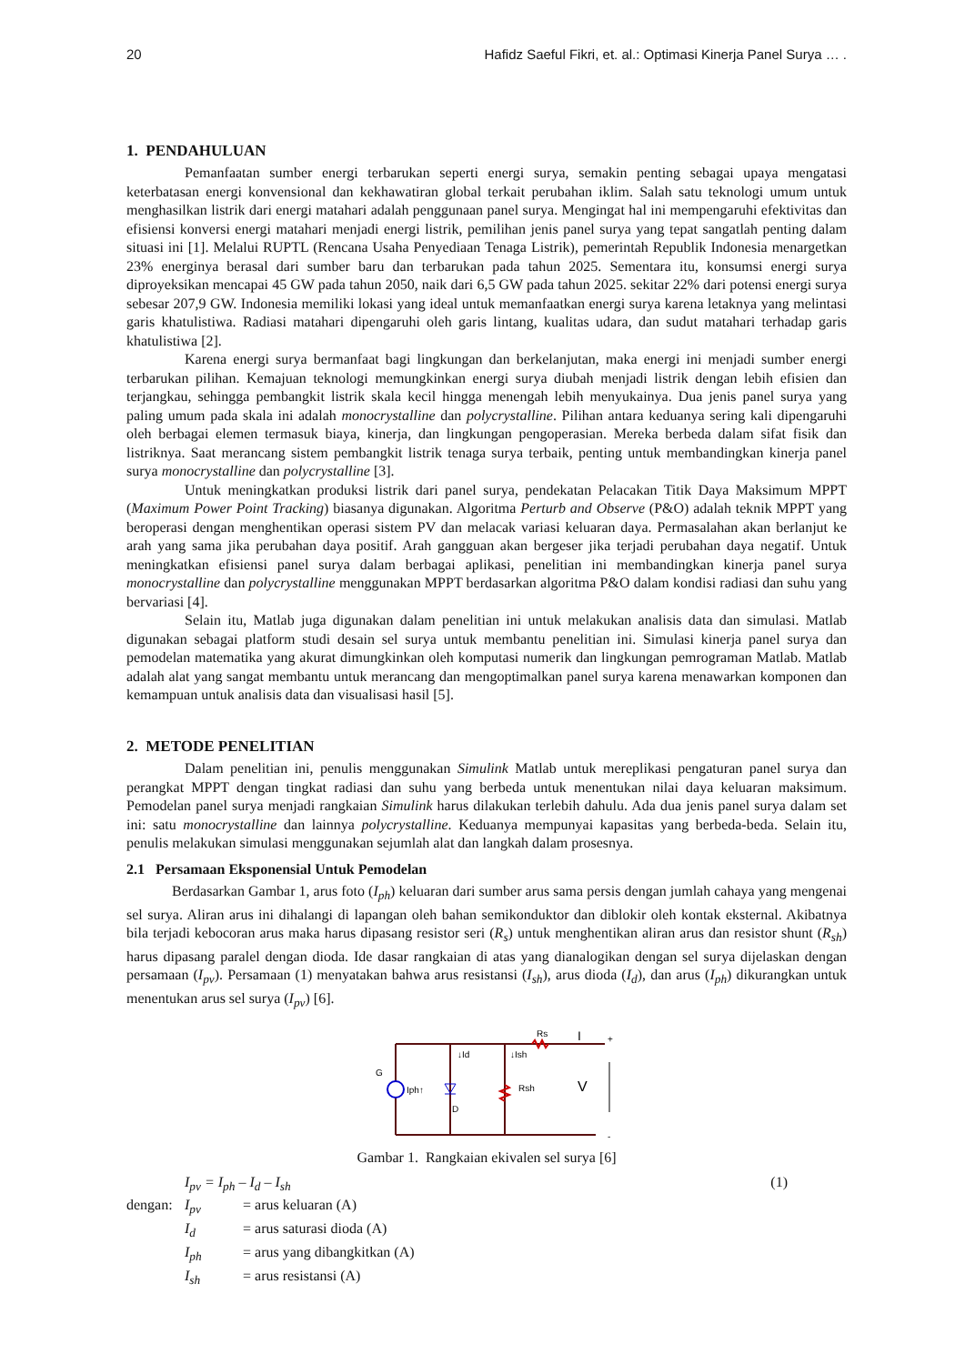20 Hafidz Saeful Fikri, et. al.: Optimasi Kinerja Panel Surya … .
1. PENDAHULUAN
Pemanfaatan sumber energi terbarukan seperti energi surya, semakin penting sebagai upaya mengatasi keterbatasan energi konvensional dan kekhawatiran global terkait perubahan iklim. Salah satu teknologi umum untuk menghasilkan listrik dari energi matahari adalah penggunaan panel surya. Mengingat hal ini mempengaruhi efektivitas dan efisiensi konversi energi matahari menjadi energi listrik, pemilihan jenis panel surya yang tepat sangatlah penting dalam situasi ini [1]. Melalui RUPTL (Rencana Usaha Penyediaan Tenaga Listrik), pemerintah Republik Indonesia menargetkan 23% energinya berasal dari sumber baru dan terbarukan pada tahun 2025. Sementara itu, konsumsi energi surya diproyeksikan mencapai 45 GW pada tahun 2050, naik dari 6,5 GW pada tahun 2025. sekitar 22% dari potensi energi surya sebesar 207,9 GW. Indonesia memiliki lokasi yang ideal untuk memanfaatkan energi surya karena letaknya yang melintasi garis khatulistiwa. Radiasi matahari dipengaruhi oleh garis lintang, kualitas udara, dan sudut matahari terhadap garis khatulistiwa [2].
Karena energi surya bermanfaat bagi lingkungan dan berkelanjutan, maka energi ini menjadi sumber energi terbarukan pilihan. Kemajuan teknologi memungkinkan energi surya diubah menjadi listrik dengan lebih efisien dan terjangkau, sehingga pembangkit listrik skala kecil hingga menengah lebih menyukainya. Dua jenis panel surya yang paling umum pada skala ini adalah monocrystalline dan polycrystalline. Pilihan antara keduanya sering kali dipengaruhi oleh berbagai elemen termasuk biaya, kinerja, dan lingkungan pengoperasian. Mereka berbeda dalam sifat fisik dan listriknya. Saat merancang sistem pembangkit listrik tenaga surya terbaik, penting untuk membandingkan kinerja panel surya monocrystalline dan polycrystalline [3].
Untuk meningkatkan produksi listrik dari panel surya, pendekatan Pelacakan Titik Daya Maksimum MPPT (Maximum Power Point Tracking) biasanya digunakan. Algoritma Perturb and Observe (P&O) adalah teknik MPPT yang beroperasi dengan menghentikan operasi sistem PV dan melacak variasi keluaran daya. Permasalahan akan berlanjut ke arah yang sama jika perubahan daya positif. Arah gangguan akan bergeser jika terjadi perubahan daya negatif. Untuk meningkatkan efisiensi panel surya dalam berbagai aplikasi, penelitian ini membandingkan kinerja panel surya monocrystalline dan polycrystalline menggunakan MPPT berdasarkan algoritma P&O dalam kondisi radiasi dan suhu yang bervariasi [4].
Selain itu, Matlab juga digunakan dalam penelitian ini untuk melakukan analisis data dan simulasi. Matlab digunakan sebagai platform studi desain sel surya untuk membantu penelitian ini. Simulasi kinerja panel surya dan pemodelan matematika yang akurat dimungkinkan oleh komputasi numerik dan lingkungan pemrograman Matlab. Matlab adalah alat yang sangat membantu untuk merancang dan mengoptimalkan panel surya karena menawarkan komponen dan kemampuan untuk analisis data dan visualisasi hasil [5].
2. METODE PENELITIAN
Dalam penelitian ini, penulis menggunakan Simulink Matlab untuk mereplikasi pengaturan panel surya dan perangkat MPPT dengan tingkat radiasi dan suhu yang berbeda untuk menentukan nilai daya keluaran maksimum. Pemodelan panel surya menjadi rangkaian Simulink harus dilakukan terlebih dahulu. Ada dua jenis panel surya dalam set ini: satu monocrystalline dan lainnya polycrystalline. Keduanya mempunyai kapasitas yang berbeda-beda. Selain itu, penulis melakukan simulasi menggunakan sejumlah alat dan langkah dalam prosesnya.
2.1 Persamaan Eksponensial Untuk Pemodelan
Berdasarkan Gambar 1, arus foto (I<sub>ph</sub>) keluaran dari sumber arus sama persis dengan jumlah cahaya yang mengenai sel surya. Aliran arus ini dihalangi di lapangan oleh bahan semikonduktor dan diblokir oleh kontak eksternal. Akibatnya bila terjadi kebocoran arus maka harus dipasang resistor seri (R<sub>s</sub>) untuk menghentikan aliran arus dan resistor shunt (R<sub>sh</sub>) harus dipasang paralel dengan dioda. Ide dasar rangkaian di atas yang dianalogikan dengan sel surya dijelaskan dengan persamaan (I<sub>pv</sub>). Persamaan (1) menyatakan bahwa arus resistansi (I<sub>sh</sub>), arus dioda (I<sub>d</sub>), dan arus (I<sub>ph</sub>) dikurangkan untuk menentukan arus sel surya (I<sub>pv</sub>) [6].
Rs
I
↓Id
↓Ish
G
Iph↑
D
Rsh
V
+
-
Gambar 1. Rangkaian ekivalen sel surya [6]
I<sub>pv</sub> = I<sub>ph</sub> – I<sub>d</sub> – I<sub>sh</sub> (1)
| dengan: | I<sub>pv</sub> | = arus keluaran (A) |
| | I<sub>d</sub> | = arus saturasi dioda (A) |
| | I<sub>ph</sub> | = arus yang dibangkitkan (A) |
| | I<sub>sh</sub> | = arus resistansi (A) |